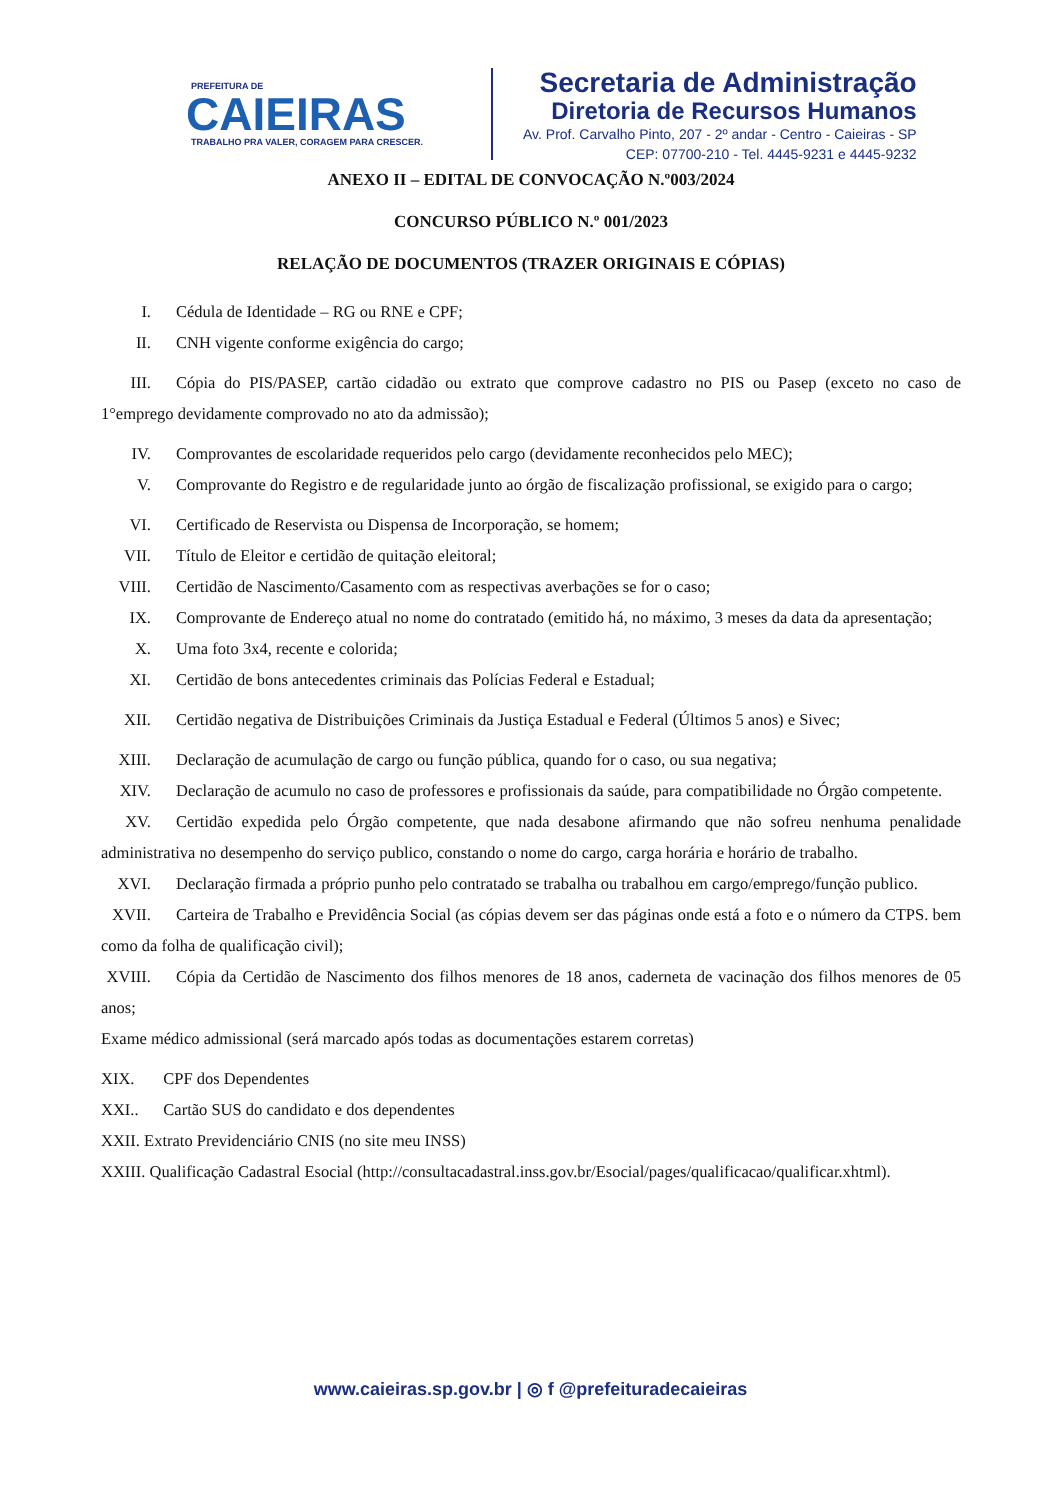PREFEITURA DE
CAIEIRAS
TRABALHO PRA VALER, CORAGEM PARA CRESCER.
Secretaria de Administração
Diretoria de Recursos Humanos
Av. Prof. Carvalho Pinto, 207 - 2º andar - Centro - Caieiras - SP
CEP: 07700-210 - Tel. 4445-9231 e 4445-9232
ANEXO II – EDITAL DE CONVOCAÇÃO N.º003/2024
CONCURSO PÚBLICO N.º 001/2023
RELAÇÃO DE DOCUMENTOS (TRAZER ORIGINAIS E CÓPIAS)
I. Cédula de Identidade – RG ou RNE e CPF;
II. CNH vigente conforme exigência do cargo;
III. Cópia do PIS/PASEP, cartão cidadão ou extrato que comprove cadastro no PIS ou Pasep (exceto no caso de 1°emprego devidamente comprovado no ato da admissão);
IV. Comprovantes de escolaridade requeridos pelo cargo (devidamente reconhecidos pelo MEC);
V. Comprovante do Registro e de regularidade junto ao órgão de fiscalização profissional, se exigido para o cargo;
VI. Certificado de Reservista ou Dispensa de Incorporação, se homem;
VII. Título de Eleitor e certidão de quitação eleitoral;
VIII. Certidão de Nascimento/Casamento com as respectivas averbações se for o caso;
IX. Comprovante de Endereço atual no nome do contratado (emitido há, no máximo, 3 meses da data da apresentação;
X. Uma foto 3x4, recente e colorida;
XI. Certidão de bons antecedentes criminais das Polícias Federal e Estadual;
XII. Certidão negativa de Distribuições Criminais da Justiça Estadual e Federal (Últimos 5 anos) e Sivec;
XIII. Declaração de acumulação de cargo ou função pública, quando for o caso, ou sua negativa;
XIV. Declaração de acumulo no caso de professores e profissionais da saúde, para compatibilidade no Órgão competente.
XV. Certidão expedida pelo Órgão competente, que nada desabone afirmando que não sofreu nenhuma penalidade administrativa no desempenho do serviço publico, constando o nome do cargo, carga horária e horário de trabalho.
XVI. Declaração firmada a próprio punho pelo contratado se trabalha ou trabalhou em cargo/emprego/função publico.
XVII. Carteira de Trabalho e Previdência Social (as cópias devem ser das páginas onde está a foto e o número da CTPS. bem como da folha de qualificação civil);
XVIII. Cópia da Certidão de Nascimento dos filhos menores de 18 anos, caderneta de vacinação dos filhos menores de 05 anos;
Exame médico admissional (será marcado após todas as documentações estarem corretas)
XIX. CPF dos Dependentes
XXI.. Cartão SUS do candidato e dos dependentes
XXII. Extrato Previdenciário CNIS (no site meu INSS)
XXIII. Qualificação Cadastral Esocial (http://consultacadastral.inss.gov.br/Esocial/pages/qualificacao/qualificar.xhtml).
www.caieiras.sp.gov.br | ◎ f @prefeituradecaieiras